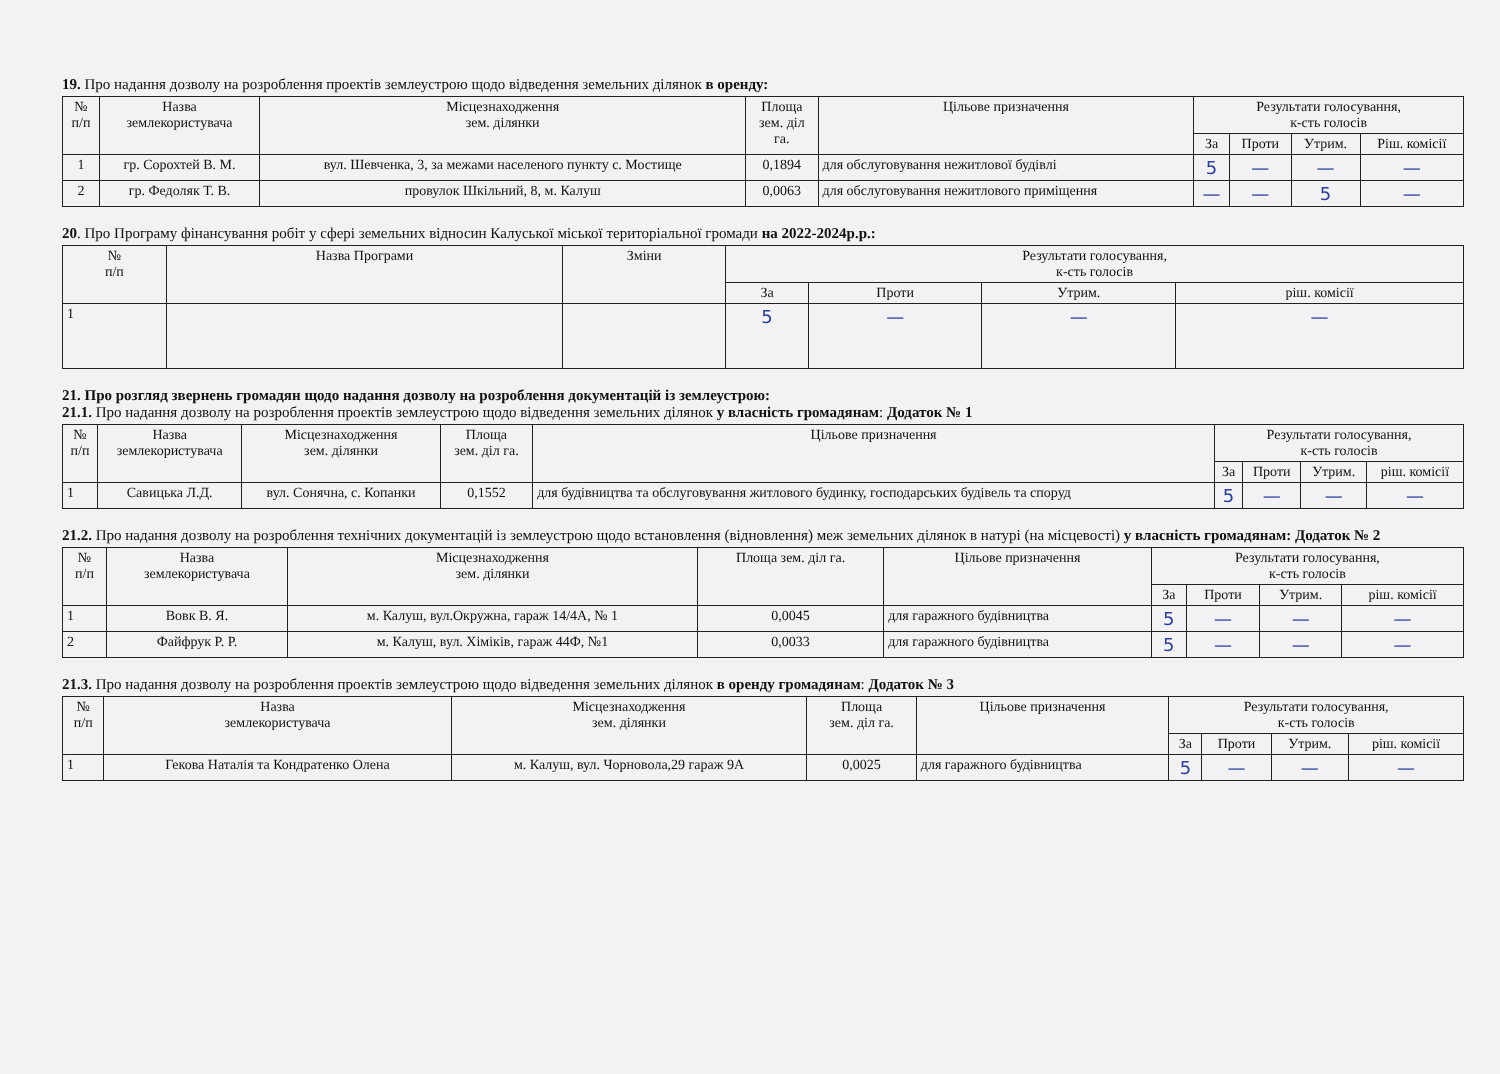19. Про надання дозволу на розроблення проектів землеустрою щодо відведення земельних ділянок в оренду:
| № п/п | Назва землекористувача | Місцезнаходження зем. ділянки | Площа зем. діл га. | Цільове призначення | Результати голосування, к-сть голосів | | | |
| --- | --- | --- | --- | --- | --- | --- | --- | --- |
| | | | | | За | Проти | Утрим. | Ріш. комісії |
| 1 | гр. Сорохтей В. М. | вул. Шевченка, 3, за межами населеного пункту с. Мостище | 0,1894 | для обслуговування нежитлової будівлі | 5 | — | — | — |
| 2 | гр. Федоляк Т. В. | провулок Шкільний, 8, м. Калуш | 0,0063 | для обслуговування нежитлового приміщення | — | — | 5 | — |
20. Про Програму фінансування робіт у сфері земельних відносин Калуської міської територіальної громади на 2022-2024р.р.:
| № п/п | Назва Програми | Зміни | Результати голосування, к-сть голосів | | | |
| --- | --- | --- | --- | --- | --- | --- |
| | | | За | Проти | Утрим. | ріш. комісії |
| 1 | | | 5 | — | — | — |
21. Про розгляд звернень громадян щодо надання дозволу на розроблення документацій із землеустрою:
21.1. Про надання дозволу на розроблення проектів землеустрою щодо відведення земельних ділянок у власність громадянам: Додаток № 1
| № п/п | Назва землекористувача | Місцезнаходження зем. ділянки | Площа зем. діл га. | Цільове призначення | Результати голосування, к-сть голосів | | | |
| --- | --- | --- | --- | --- | --- | --- | --- | --- |
| | | | | | За | Проти | Утрим. | ріш. комісії |
| 1 | Савицька Л.Д. | вул. Сонячна, с. Копанки | 0,1552 | для будівництва та обслуговування житлового будинку, господарських будівель та споруд | 5 | — | — | — |
21.2. Про надання дозволу на розроблення технічних документацій із землеустрою щодо встановлення (відновлення) меж земельних ділянок в натурі (на місцевості) у власність громадянам: Додаток № 2
| № п/п | Назва землекористувача | Місцезнаходження зем. ділянки | Площа зем. діл га. | Цільове призначення | Результати голосування, к-сть голосів | | | |
| --- | --- | --- | --- | --- | --- | --- | --- | --- |
| | | | | | За | Проти | Утрим. | ріш. комісії |
| 1 | Вовк В. Я. | м. Калуш, вул.Окружна, гараж 14/4А, № 1 | 0,0045 | для гаражного будівництва | 5 | — | — | — |
| 2 | Файфрук Р. Р. | м. Калуш, вул. Хіміків, гараж 44Ф, №1 | 0,0033 | для гаражного будівництва | 5 | — | — | — |
21.3. Про надання дозволу на розроблення проектів землеустрою щодо відведення земельних ділянок в оренду громадянам: Додаток № 3
| № п/п | Назва землекористувача | Місцезнаходження зем. ділянки | Площа зем. діл га. | Цільове призначення | Результати голосування, к-сть голосів | | | |
| --- | --- | --- | --- | --- | --- | --- | --- | --- |
| | | | | | За | Проти | Утрим. | ріш. комісії |
| 1 | Гекова Наталія та Кондратенко Олена | м. Калуш, вул. Чорновола,29 гараж 9А | 0,0025 | для гаражного будівництва | 5 | — | — | — |